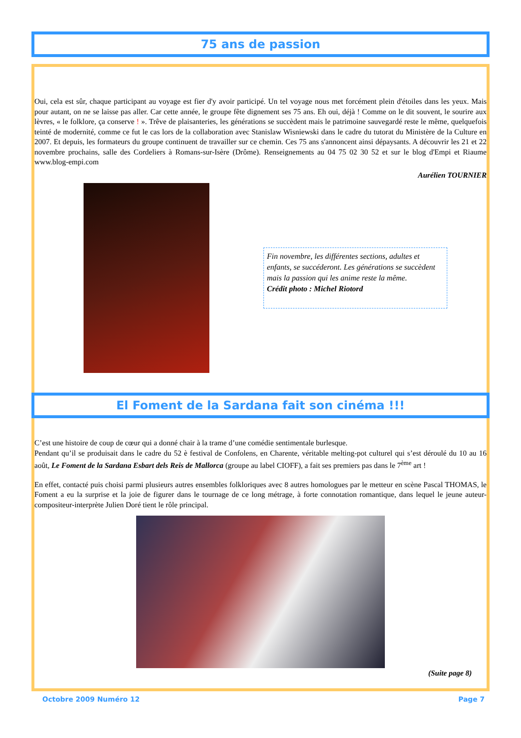75 ans de passion
Oui, cela est sûr, chaque participant au voyage est fier d'y avoir participé. Un tel voyage nous met forcément plein d'étoiles dans les yeux. Mais pour autant, on ne se laisse pas aller. Car cette année, le groupe fête dignement ses 75 ans. Eh oui, déjà ! Comme on le dit souvent, le sourire aux lèvres, « le folklore, ça conserve ! ». Trêve de plaisanteries, les générations se succèdent mais le patrimoine sauvegardé reste le même, quelquefois teinté de modernité, comme ce fut le cas lors de la collaboration avec Stanislaw Wisniewski dans le cadre du tutorat du Ministère de la Culture en 2007. Et depuis, les formateurs du groupe continuent de travailler sur ce chemin. Ces 75 ans s'annoncent ainsi dépaysants. A découvrir les 21 et 22 novembre prochains, salle des Cordeliers à Romans-sur-Isère (Drôme). Renseignements au 04 75 02 30 52 et sur le blog d'Empi et Riaume www.blog-empi.com
Aurélien TOURNIER
Fin novembre, les différentes sections, adultes et enfants, se succéderont. Les générations se succèdent mais la passion qui les anime reste la même.
Crédit photo : Michel Riotord
El Foment de la Sardana fait son cinéma !!!
C’est une histoire de coup de cœur qui a donné chair à la trame d’une comédie sentimentale burlesque.
Pendant qu’il se produisait dans le cadre du 52 è festival de Confolens, en Charente, véritable melting-pot culturel qui s’est déroulé du 10 au 16 août, Le Foment de la Sardana Esbart dels Reis de Mallorca (groupe au label CIOFF), a fait ses premiers pas dans le 7<sup>ème</sup> art !
En effet, contacté puis choisi parmi plusieurs autres ensembles folkloriques avec 8 autres homologues par le metteur en scène Pascal THOMAS, le Foment a eu la surprise et la joie de figurer dans le tournage de ce long métrage, à forte connotation romantique, dans lequel le jeune auteur-compositeur-interprète Julien Doré tient le rôle principal.
(Suite page 8)
Octobre 2009 Numéro 12 Page 7